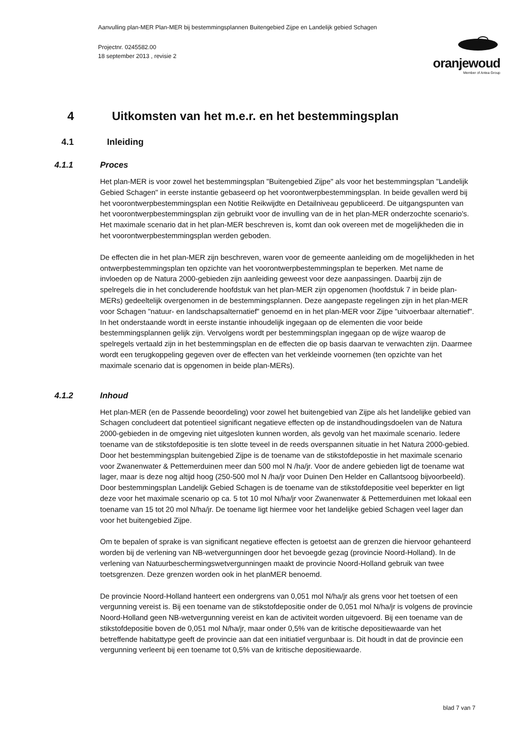Aanvulling plan-MER Plan-MER bij bestemmingsplannen Buitengebied Zijpe en Landelijk gebied Schagen
Projectnr. 0245582.00
18 september 2013 , revisie 2
oranjewoud
Member of Antea Group
4 Uitkomsten van het m.e.r. en het bestemmingsplan
4.1 Inleiding
4.1.1 Proces
Het plan-MER is voor zowel het bestemmingsplan "Buitengebied Zijpe" als voor het bestemmingsplan "Landelijk Gebied Schagen" in eerste instantie gebaseerd op het voorontwerpbestemmingsplan. In beide gevallen werd bij het voorontwerpbestemmingsplan een Notitie Reikwijdte en Detailniveau gepubliceerd. De uitgangspunten van het voorontwerpbestemmingsplan zijn gebruikt voor de invulling van de in het plan-MER onderzochte scenario's. Het maximale scenario dat in het plan-MER beschreven is, komt dan ook overeen met de mogelijkheden die in het voorontwerpbestemmingsplan werden geboden.
De effecten die in het plan-MER zijn beschreven, waren voor de gemeente aanleiding om de mogelijkheden in het ontwerpbestemmingsplan ten opzichte van het voorontwerpbestemmingsplan te beperken. Met name de invloeden op de Natura 2000-gebieden zijn aanleiding geweest voor deze aanpassingen. Daarbij zijn de spelregels die in het concluderende hoofdstuk van het plan-MER zijn opgenomen (hoofdstuk 7 in beide plan-MERs) gedeeltelijk overgenomen in de bestemmingsplannen. Deze aangepaste regelingen zijn in het plan-MER voor Schagen "natuur- en landschapsalternatief" genoemd en in het plan-MER voor Zijpe "uitvoerbaar alternatief". In het onderstaande wordt in eerste instantie inhoudelijk ingegaan op de elementen die voor beide bestemmingsplannen gelijk zijn. Vervolgens wordt per bestemmingsplan ingegaan op de wijze waarop de spelregels vertaald zijn in het bestemmingsplan en de effecten die op basis daarvan te verwachten zijn. Daarmee wordt een terugkoppeling gegeven over de effecten van het verkleinde voornemen (ten opzichte van het maximale scenario dat is opgenomen in beide plan-MERs).
4.1.2 Inhoud
Het plan-MER (en de Passende beoordeling) voor zowel het buitengebied van Zijpe als het landelijke gebied van Schagen concludeert dat potentieel significant negatieve effecten op de instandhoudingsdoelen van de Natura 2000-gebieden in de omgeving niet uitgesloten kunnen worden, als gevolg van het maximale scenario. Iedere toename van de stikstofdepositie is ten slotte teveel in de reeds overspannen situatie in het Natura 2000-gebied. Door het bestemmingsplan buitengebied Zijpe is de toename van de stikstofdepostie in het maximale scenario voor Zwanenwater & Pettemerduinen meer dan 500 mol N /ha/jr. Voor de andere gebieden ligt de toename wat lager, maar is deze nog altijd hoog (250-500 mol N /ha/jr voor Duinen Den Helder en Callantsoog bijvoorbeeld). Door bestemmingsplan Landelijk Gebied Schagen is de toename van de stikstofdepositie veel beperkter en ligt deze voor het maximale scenario op ca. 5 tot 10 mol N/ha/jr voor Zwanenwater & Pettemerduinen met lokaal een toename van 15 tot 20 mol N/ha/jr. De toename ligt hiermee voor het landelijke gebied Schagen veel lager dan voor het buitengebied Zijpe.
Om te bepalen of sprake is van significant negatieve effecten is getoetst aan de grenzen die hiervoor gehanteerd worden bij de verlening van NB-wetvergunningen door het bevoegde gezag (provincie Noord-Holland). In de verlening van Natuurbeschermingswetvergunningen maakt de provincie Noord-Holland gebruik van twee toetsgrenzen. Deze grenzen worden ook in het planMER benoemd.
De provincie Noord-Holland hanteert een ondergrens van 0,051 mol N/ha/jr als grens voor het toetsen of een vergunning vereist is. Bij een toename van de stikstofdepositie onder de 0,051 mol N/ha/jr is volgens de provincie Noord-Holland geen NB-wetvergunning vereist en kan de activiteit worden uitgevoerd. Bij een toename van de stikstofdepositie boven de 0,051 mol N/ha/jr, maar onder 0,5% van de kritische depositiewaarde van het betreffende habitattype geeft de provincie aan dat een initiatief vergunbaar is. Dit houdt in dat de provincie een vergunning verleent bij een toename tot 0,5% van de kritische depositiewaarde.
blad 7 van 7